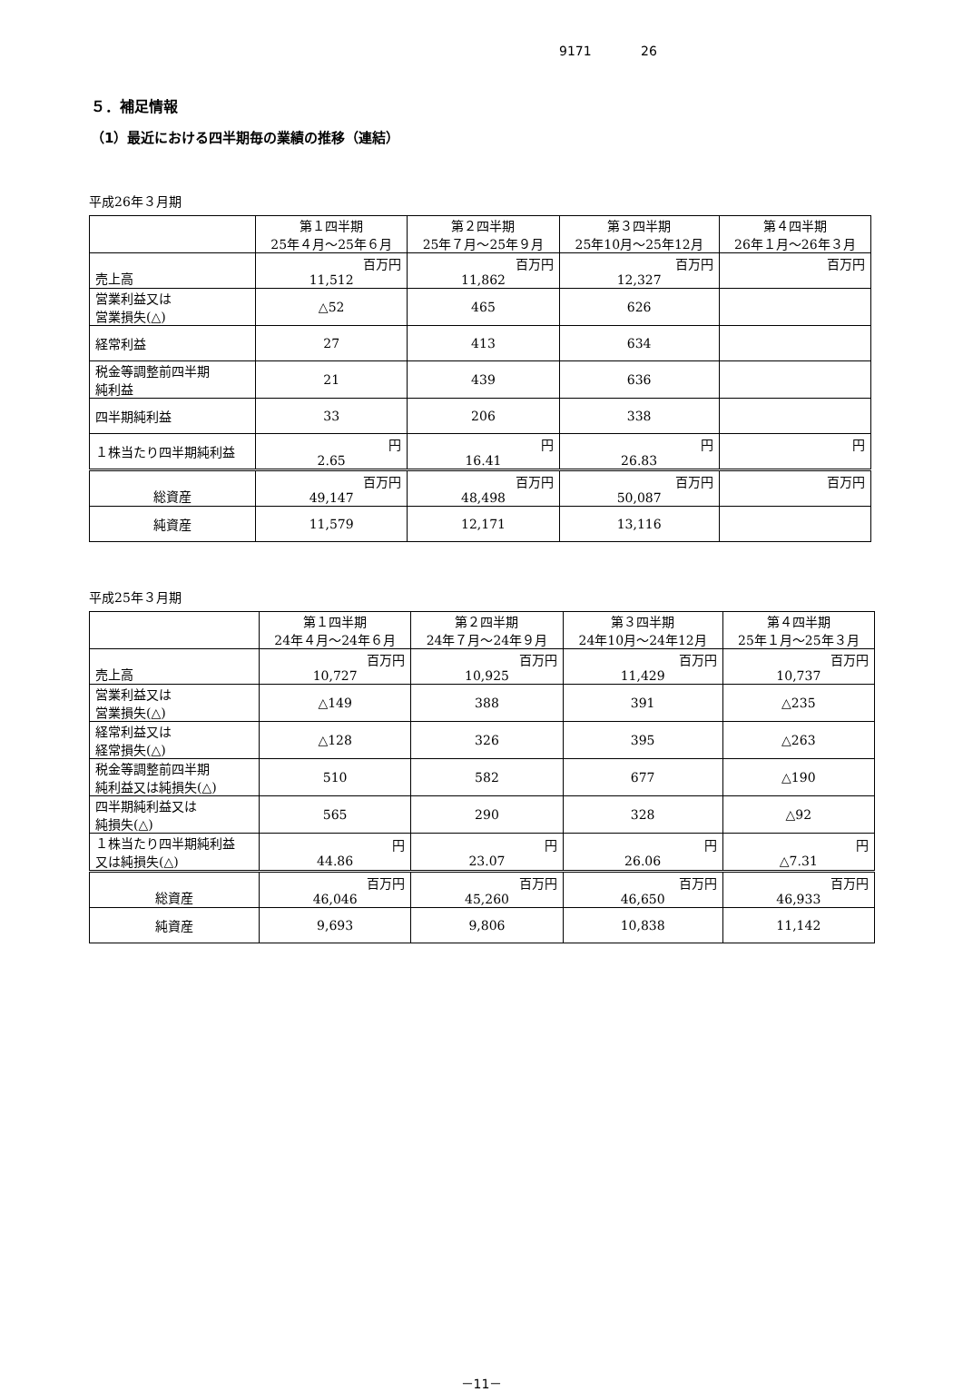9171 26
５．補足情報
（1）最近における四半期毎の業績の推移（連結）
平成26年３月期
| | 第１四半期 25年４月～25年６月 | 第２四半期 25年７月～25年９月 | 第３四半期 25年10月～25年12月 | 第４四半期 26年１月～26年３月 |
| --- | --- | --- | --- | --- |
| 売上高 | 百万円 11,512 | 百万円 11,862 | 百万円 12,327 | 百万円 |
| 営業利益又は 営業損失(△) | △52 | 465 | 626 | |
| 経常利益 | 27 | 413 | 634 | |
| 税金等調整前四半期 純利益 | 21 | 439 | 636 | |
| 四半期純利益 | 33 | 206 | 338 | |
| １株当たり四半期純利益 | 円 2.65 | 円 16.41 | 円 26.83 | 円 |
| 総資産 | 百万円 49,147 | 百万円 48,498 | 百万円 50,087 | 百万円 |
| 純資産 | 11,579 | 12,171 | 13,116 | |
平成25年３月期
| | 第１四半期 24年４月～24年６月 | 第２四半期 24年７月～24年９月 | 第３四半期 24年10月～24年12月 | 第４四半期 25年１月～25年３月 |
| --- | --- | --- | --- | --- |
| 売上高 | 百万円 10,727 | 百万円 10,925 | 百万円 11,429 | 百万円 10,737 |
| 営業利益又は 営業損失(△) | △149 | 388 | 391 | △235 |
| 経常利益又は 経常損失(△) | △128 | 326 | 395 | △263 |
| 税金等調整前四半期 純利益又は純損失(△) | 510 | 582 | 677 | △190 |
| 四半期純利益又は 純損失(△) | 565 | 290 | 328 | △92 |
| １株当たり四半期純利益 又は純損失(△) | 円 44.86 | 円 23.07 | 円 26.06 | 円 △7.31 |
| 総資産 | 百万円 46,046 | 百万円 45,260 | 百万円 46,650 | 百万円 46,933 |
| 純資産 | 9,693 | 9,806 | 10,838 | 11,142 |
－11－